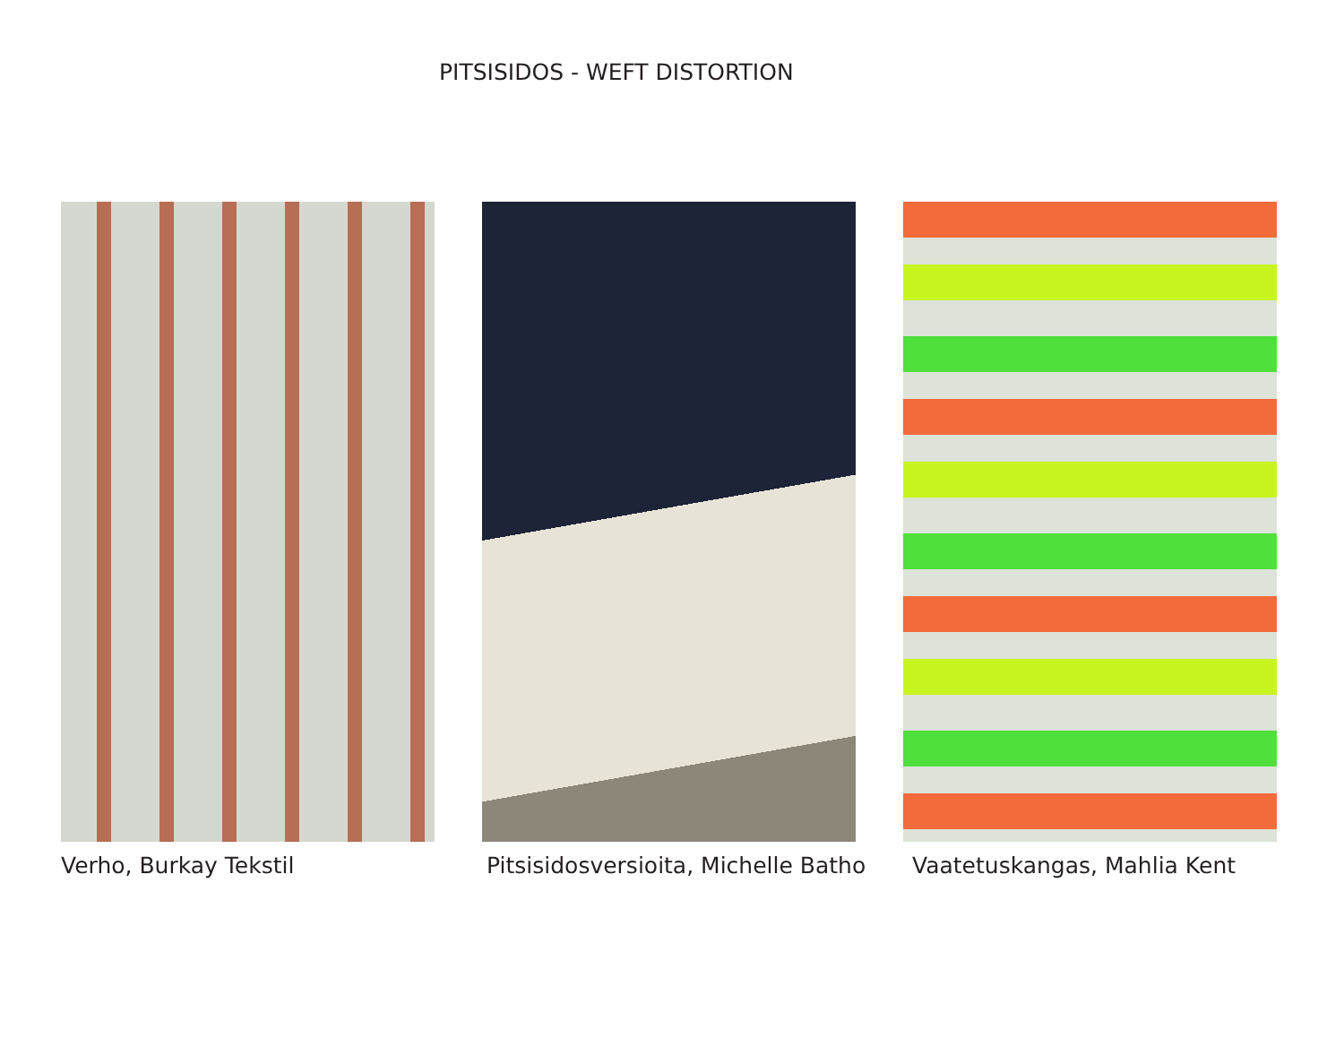PITSISIDOS - WEFT DISTORTION
Verho, Burkay Tekstil Pitsisidosversioita, Michelle Batho Vaatetuskangas, Mahlia Kent